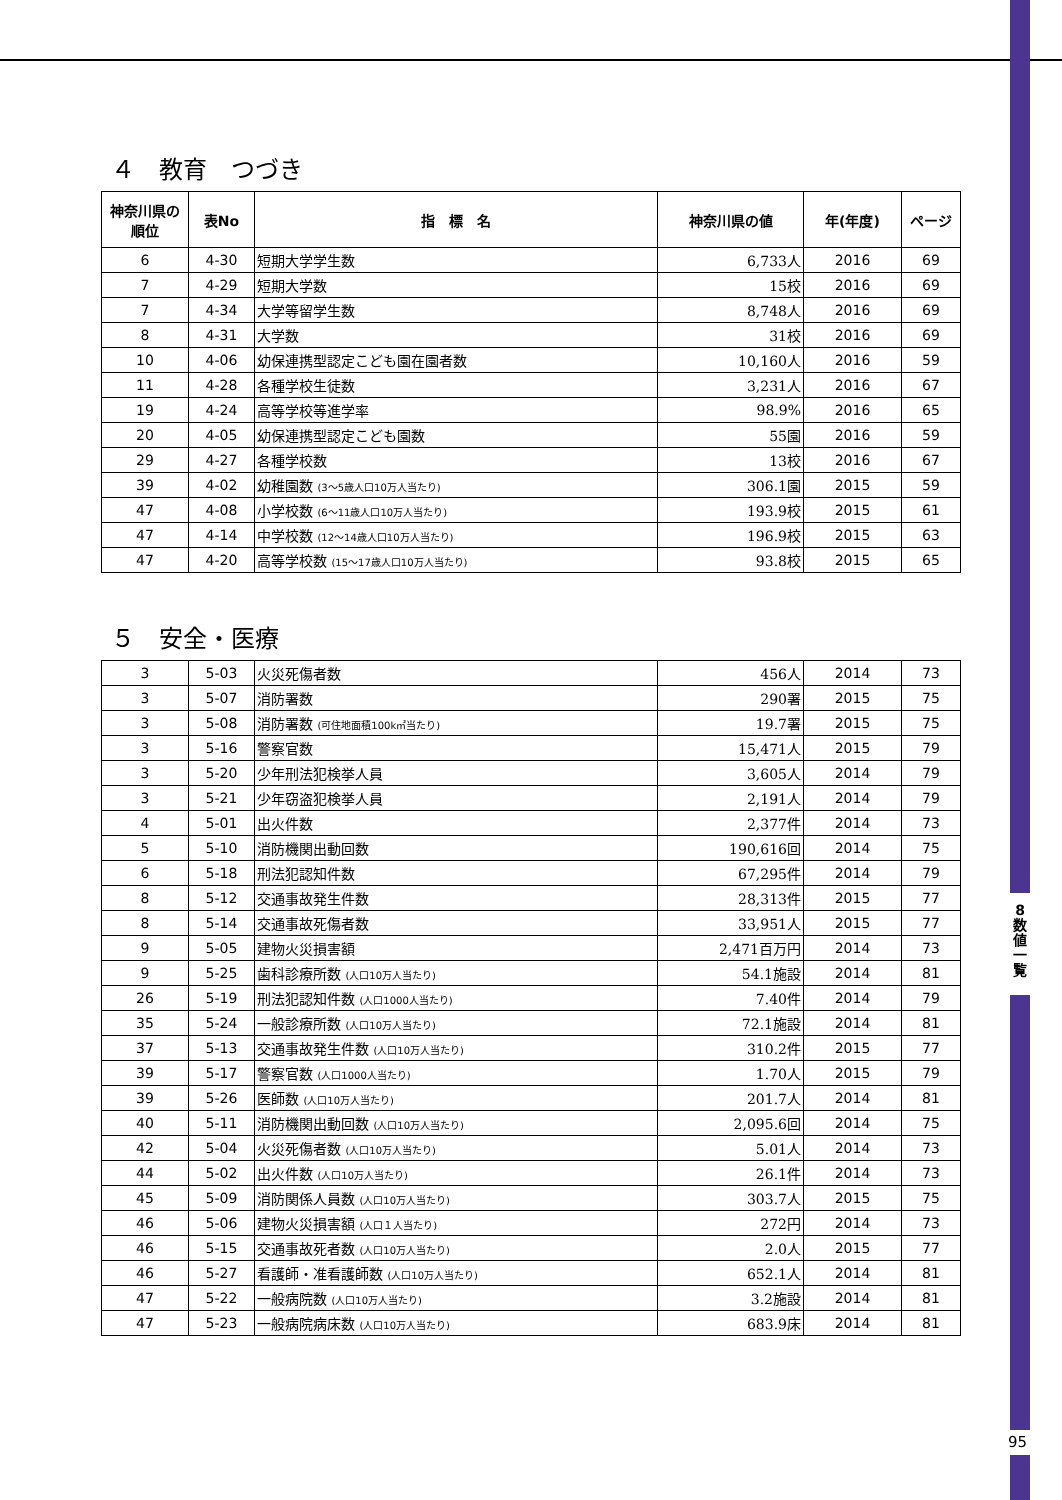8
数
値
一
覧
95
４　教育　つづき
| 神奈川県の順位 | 表No | 指 標 名 | 神奈川県の値 | 年(年度) | ページ |
| --- | --- | --- | --- | --- | --- |
| 6 | 4-30 | 短期大学学生数 | 6,733人 | 2016 | 69 |
| 7 | 4-29 | 短期大学数 | 15校 | 2016 | 69 |
| 7 | 4-34 | 大学等留学生数 | 8,748人 | 2016 | 69 |
| 8 | 4-31 | 大学数 | 31校 | 2016 | 69 |
| 10 | 4-06 | 幼保連携型認定こども園在園者数 | 10,160人 | 2016 | 59 |
| 11 | 4-28 | 各種学校生徒数 | 3,231人 | 2016 | 67 |
| 19 | 4-24 | 高等学校等進学率 | 98.9% | 2016 | 65 |
| 20 | 4-05 | 幼保連携型認定こども園数 | 55園 | 2016 | 59 |
| 29 | 4-27 | 各種学校数 | 13校 | 2016 | 67 |
| 39 | 4-02 | 幼稚園数 (3～5歳人口10万人当たり) | 306.1園 | 2015 | 59 |
| 47 | 4-08 | 小学校数 (6～11歳人口10万人当たり) | 193.9校 | 2015 | 61 |
| 47 | 4-14 | 中学校数 (12～14歳人口10万人当たり) | 196.9校 | 2015 | 63 |
| 47 | 4-20 | 高等学校数 (15～17歳人口10万人当たり) | 93.8校 | 2015 | 65 |
５　安全・医療
| 3 | 5-03 | 火災死傷者数 | 456人 | 2014 | 73 |
| 3 | 5-07 | 消防署数 | 290署 | 2015 | 75 |
| 3 | 5-08 | 消防署数 (可住地面積100k㎡当たり) | 19.7署 | 2015 | 75 |
| 3 | 5-16 | 警察官数 | 15,471人 | 2015 | 79 |
| 3 | 5-20 | 少年刑法犯検挙人員 | 3,605人 | 2014 | 79 |
| 3 | 5-21 | 少年窃盗犯検挙人員 | 2,191人 | 2014 | 79 |
| 4 | 5-01 | 出火件数 | 2,377件 | 2014 | 73 |
| 5 | 5-10 | 消防機関出動回数 | 190,616回 | 2014 | 75 |
| 6 | 5-18 | 刑法犯認知件数 | 67,295件 | 2014 | 79 |
| 8 | 5-12 | 交通事故発生件数 | 28,313件 | 2015 | 77 |
| 8 | 5-14 | 交通事故死傷者数 | 33,951人 | 2015 | 77 |
| 9 | 5-05 | 建物火災損害額 | 2,471百万円 | 2014 | 73 |
| 9 | 5-25 | 歯科診療所数 (人口10万人当たり) | 54.1施設 | 2014 | 81 |
| 26 | 5-19 | 刑法犯認知件数 (人口1000人当たり) | 7.40件 | 2014 | 79 |
| 35 | 5-24 | 一般診療所数 (人口10万人当たり) | 72.1施設 | 2014 | 81 |
| 37 | 5-13 | 交通事故発生件数 (人口10万人当たり) | 310.2件 | 2015 | 77 |
| 39 | 5-17 | 警察官数 (人口1000人当たり) | 1.70人 | 2015 | 79 |
| 39 | 5-26 | 医師数 (人口10万人当たり) | 201.7人 | 2014 | 81 |
| 40 | 5-11 | 消防機関出動回数 (人口10万人当たり) | 2,095.6回 | 2014 | 75 |
| 42 | 5-04 | 火災死傷者数 (人口10万人当たり) | 5.01人 | 2014 | 73 |
| 44 | 5-02 | 出火件数 (人口10万人当たり) | 26.1件 | 2014 | 73 |
| 45 | 5-09 | 消防関係人員数 (人口10万人当たり) | 303.7人 | 2015 | 75 |
| 46 | 5-06 | 建物火災損害額 (人口１人当たり) | 272円 | 2014 | 73 |
| 46 | 5-15 | 交通事故死者数 (人口10万人当たり) | 2.0人 | 2015 | 77 |
| 46 | 5-27 | 看護師・准看護師数 (人口10万人当たり) | 652.1人 | 2014 | 81 |
| 47 | 5-22 | 一般病院数 (人口10万人当たり) | 3.2施設 | 2014 | 81 |
| 47 | 5-23 | 一般病院病床数 (人口10万人当たり) | 683.9床 | 2014 | 81 |